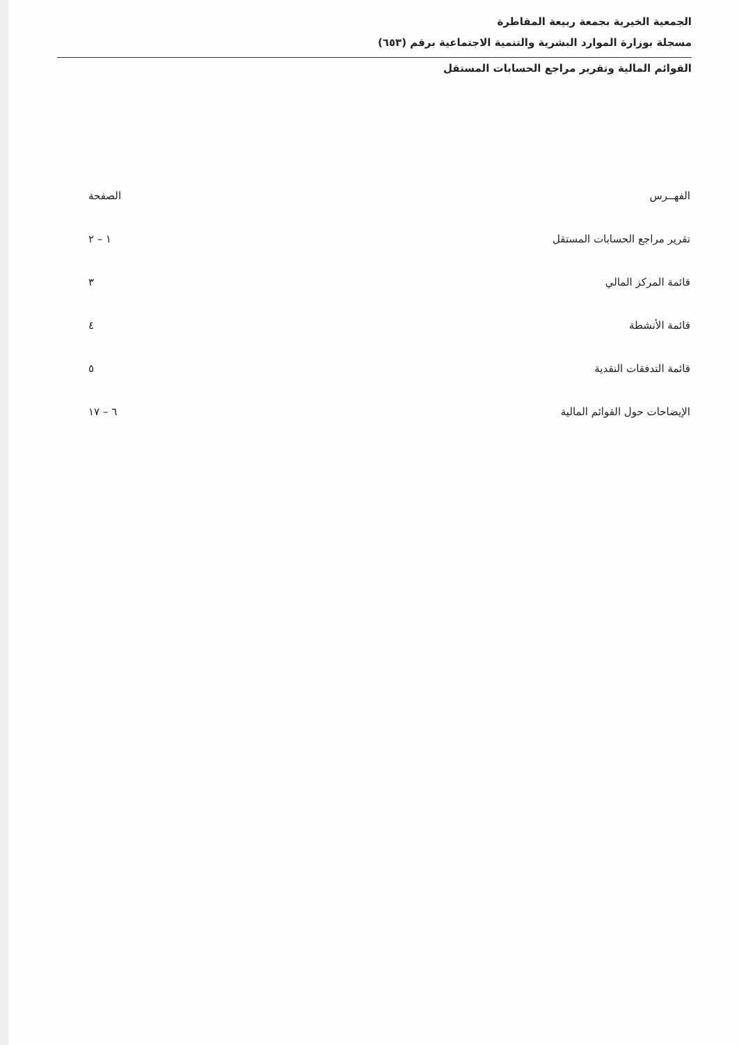الجمعية الخيرية بجمعة ربيعة المقاطرة
مسجلة بوزارة الموارد البشرية والتنمية الاجتماعية برقم (٦٥٣)
القوائم المالية وتقرير مراجع الحسابات المستقل
| الفهــرس | الصفحة |
| --- | --- |
| تقرير مراجع الحسابات المستقل | ١ – ٢ |
| قائمة المركز المالي | ٣ |
| قائمة الأنشطة | ٤ |
| قائمة التدفقات النقدية | ٥ |
| الإيضاحات حول القوائم المالية | ٦ – ١٧ |